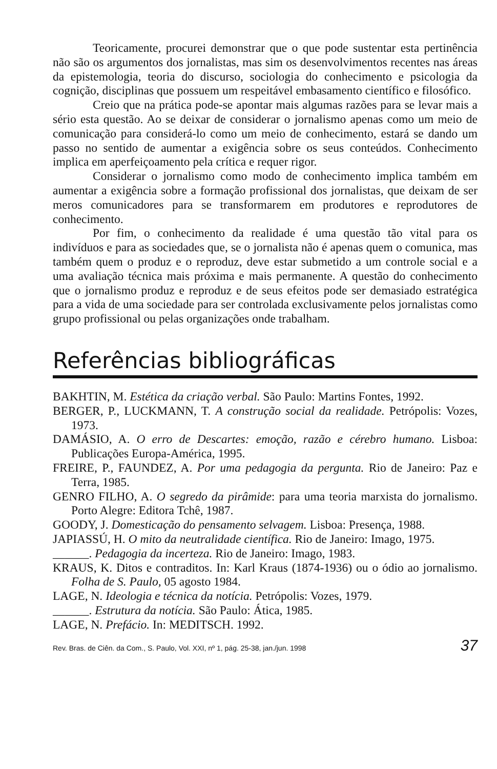Teoricamente, procurei demonstrar que o que pode sustentar esta pertinência não são os argumentos dos jornalistas, mas sim os desenvolvimentos recentes nas áreas da epistemologia, teoria do discurso, sociologia do conhecimento e psicologia da cognição, disciplinas que possuem um respeitável embasamento científico e filosófico.
Creio que na prática pode-se apontar mais algumas razões para se levar mais a sério esta questão. Ao se deixar de considerar o jornalismo apenas como um meio de comunicação para considerá-lo como um meio de conhecimento, estará se dando um passo no sentido de aumentar a exigência sobre os seus conteúdos. Conhecimento implica em aperfeiçoamento pela crítica e requer rigor.
Considerar o jornalismo como modo de conhecimento implica também em aumentar a exigência sobre a formação profissional dos jornalistas, que deixam de ser meros comunicadores para se transformarem em produtores e reprodutores de conhecimento.
Por fim, o conhecimento da realidade é uma questão tão vital para os indivíduos e para as sociedades que, se o jornalista não é apenas quem o comunica, mas também quem o produz e o reproduz, deve estar submetido a um controle social e a uma avaliação técnica mais próxima e mais permanente. A questão do conhecimento que o jornalismo produz e reproduz e de seus efeitos pode ser demasiado estratégica para a vida de uma sociedade para ser controlada exclusivamente pelos jornalistas como grupo profissional ou pelas organizações onde trabalham.
Referências bibliográficas
BAKHTIN, M. Estética da criação verbal. São Paulo: Martins Fontes, 1992.
BERGER, P., LUCKMANN, T. A construção social da realidade. Petrópolis: Vozes, 1973.
DAMÁSIO, A. O erro de Descartes: emoção, razão e cérebro humano. Lisboa: Publicações Europa-América, 1995.
FREIRE, P., FAUNDEZ, A. Por uma pedagogia da pergunta. Rio de Janeiro: Paz e Terra, 1985.
GENRO FILHO, A. O segredo da pirâmide: para uma teoria marxista do jornalismo. Porto Alegre: Editora Tchê, 1987.
GOODY, J. Domesticação do pensamento selvagem. Lisboa: Presença, 1988.
JAPIASSÚ, H. O mito da neutralidade científica. Rio de Janeiro: Imago, 1975.
______. Pedagogia da incerteza. Rio de Janeiro: Imago, 1983.
KRAUS, K. Ditos e contraditos. In: Karl Kraus (1874-1936) ou o ódio ao jornalismo. Folha de S. Paulo, 05 agosto 1984.
LAGE, N. Ideologia e técnica da notícia. Petrópolis: Vozes, 1979.
______. Estrutura da notícia. São Paulo: Ática, 1985.
LAGE, N. Prefácio. In: MEDITSCH. 1992.
Rev. Bras. de Ciên. da Com., S. Paulo, Vol. XXI, nº 1, pág. 25-38, jan./jun. 1998 37